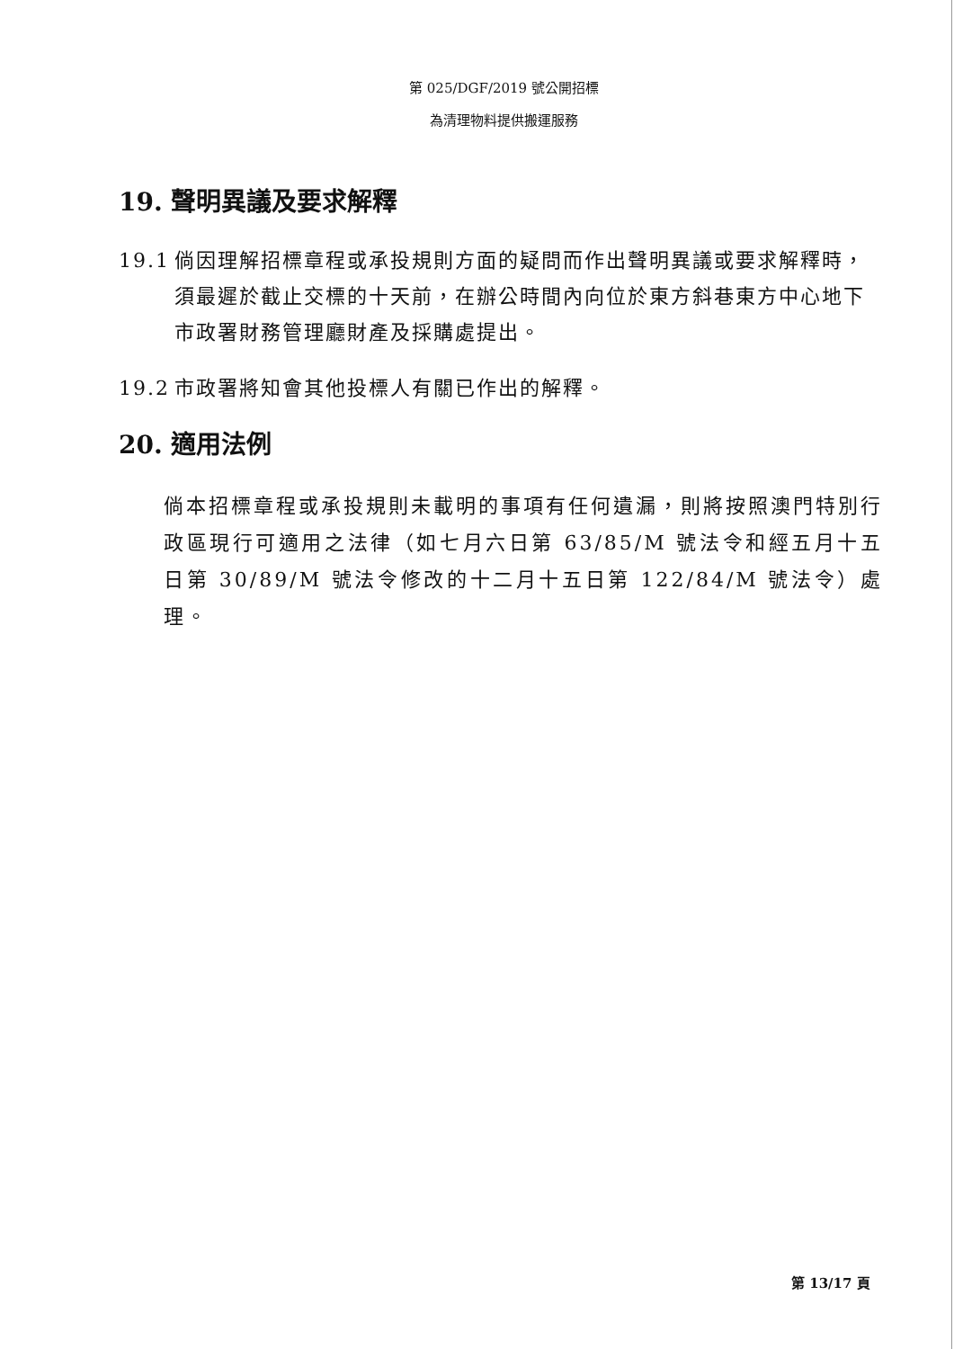第 025/DGF/2019 號公開招標
為清理物料提供搬運服務
19. 聲明異議及要求解釋
19.1 倘因理解招標章程或承投規則方面的疑問而作出聲明異議或要求解釋時，須最遲於截止交標的十天前，在辦公時間內向位於東方斜巷東方中心地下市政署財務管理廳財產及採購處提出。
19.2 市政署將知會其他投標人有關已作出的解釋。
20. 適用法例
倘本招標章程或承投規則未載明的事項有任何遺漏，則將按照澳門特別行政區現行可適用之法律（如七月六日第 63/85/M 號法令和經五月十五日第 30/89/M 號法令修改的十二月十五日第 122/84/M 號法令）處理。
第 13/17 頁